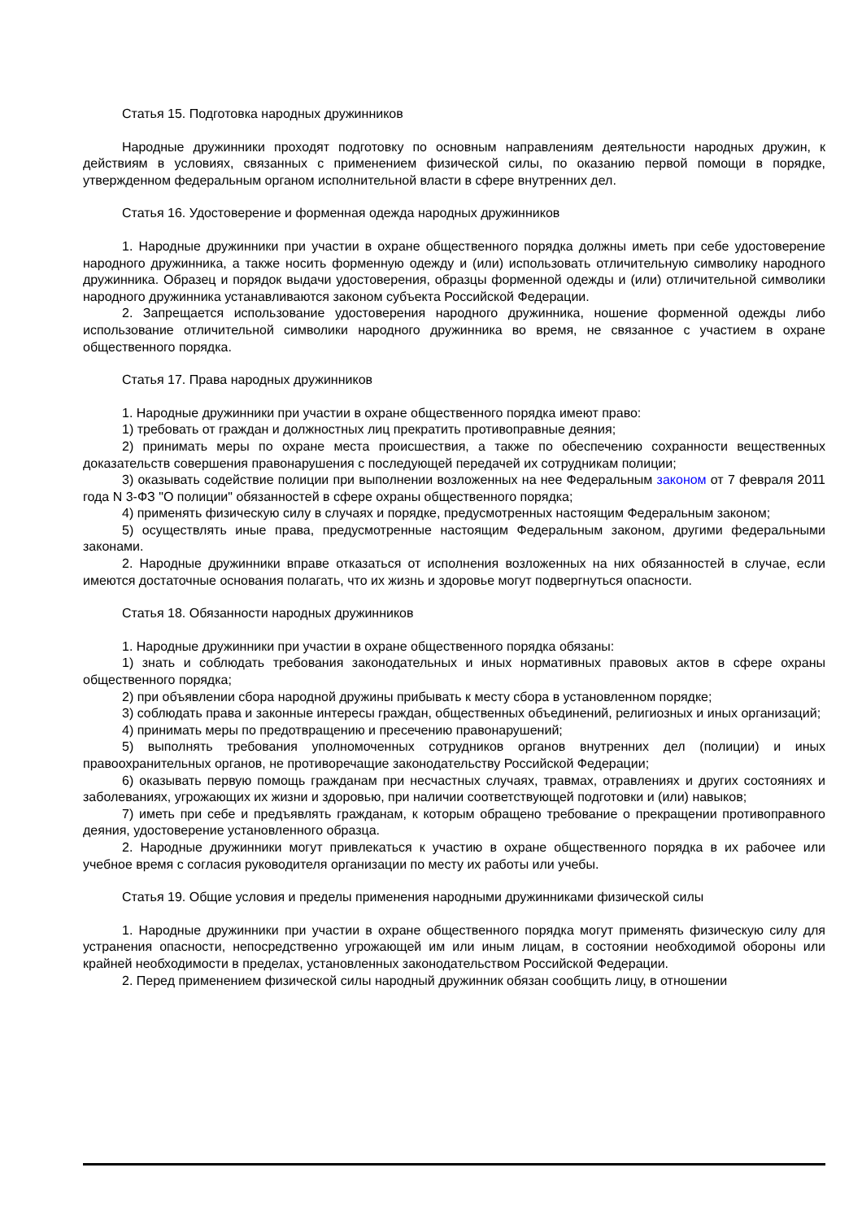Статья 15. Подготовка народных дружинников
Народные дружинники проходят подготовку по основным направлениям деятельности народных дружин, к действиям в условиях, связанных с применением физической силы, по оказанию первой помощи в порядке, утвержденном федеральным органом исполнительной власти в сфере внутренних дел.
Статья 16. Удостоверение и форменная одежда народных дружинников
1. Народные дружинники при участии в охране общественного порядка должны иметь при себе удостоверение народного дружинника, а также носить форменную одежду и (или) использовать отличительную символику народного дружинника. Образец и порядок выдачи удостоверения, образцы форменной одежды и (или) отличительной символики народного дружинника устанавливаются законом субъекта Российской Федерации.
2. Запрещается использование удостоверения народного дружинника, ношение форменной одежды либо использование отличительной символики народного дружинника во время, не связанное с участием в охране общественного порядка.
Статья 17. Права народных дружинников
1. Народные дружинники при участии в охране общественного порядка имеют право:
1) требовать от граждан и должностных лиц прекратить противоправные деяния;
2) принимать меры по охране места происшествия, а также по обеспечению сохранности вещественных доказательств совершения правонарушения с последующей передачей их сотрудникам полиции;
3) оказывать содействие полиции при выполнении возложенных на нее Федеральным законом от 7 февраля 2011 года N 3-ФЗ "О полиции" обязанностей в сфере охраны общественного порядка;
4) применять физическую силу в случаях и порядке, предусмотренных настоящим Федеральным законом;
5) осуществлять иные права, предусмотренные настоящим Федеральным законом, другими федеральными законами.
2. Народные дружинники вправе отказаться от исполнения возложенных на них обязанностей в случае, если имеются достаточные основания полагать, что их жизнь и здоровье могут подвергнуться опасности.
Статья 18. Обязанности народных дружинников
1. Народные дружинники при участии в охране общественного порядка обязаны:
1) знать и соблюдать требования законодательных и иных нормативных правовых актов в сфере охраны общественного порядка;
2) при объявлении сбора народной дружины прибывать к месту сбора в установленном порядке;
3) соблюдать права и законные интересы граждан, общественных объединений, религиозных и иных организаций;
4) принимать меры по предотвращению и пресечению правонарушений;
5) выполнять требования уполномоченных сотрудников органов внутренних дел (полиции) и иных правоохранительных органов, не противоречащие законодательству Российской Федерации;
6) оказывать первую помощь гражданам при несчастных случаях, травмах, отравлениях и других состояниях и заболеваниях, угрожающих их жизни и здоровью, при наличии соответствующей подготовки и (или) навыков;
7) иметь при себе и предъявлять гражданам, к которым обращено требование о прекращении противоправного деяния, удостоверение установленного образца.
2. Народные дружинники могут привлекаться к участию в охране общественного порядка в их рабочее или учебное время с согласия руководителя организации по месту их работы или учебы.
Статья 19. Общие условия и пределы применения народными дружинниками физической силы
1. Народные дружинники при участии в охране общественного порядка могут применять физическую силу для устранения опасности, непосредственно угрожающей им или иным лицам, в состоянии необходимой обороны или крайней необходимости в пределах, установленных законодательством Российской Федерации.
2. Перед применением физической силы народный дружинник обязан сообщить лицу, в отношении